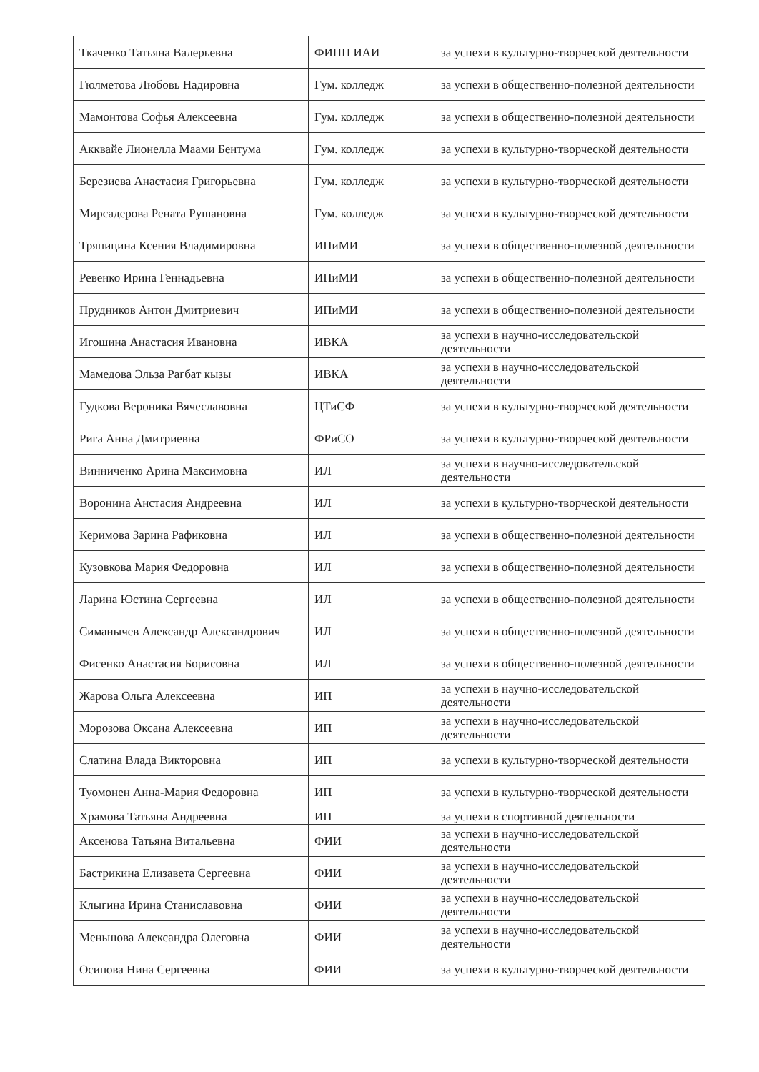| Ткаченко Татьяна Валерьевна | ФИПП ИАИ | за успехи в культурно-творческой деятельности |
| Гюлметова Любовь Надировна | Гум. колледж | за успехи в общественно-полезной деятельности |
| Мамонтова Софья Алексеевна | Гум. колледж | за успехи в общественно-полезной деятельности |
| Акквайе Лионелла Маами Бентума | Гум. колледж | за успехи в культурно-творческой деятельности |
| Березиева Анастасия Григорьевна | Гум. колледж | за успехи в культурно-творческой деятельности |
| Мирсадерова Рената Рушановна | Гум. колледж | за успехи в культурно-творческой деятельности |
| Тряпицина Ксения Владимировна | ИПиМИ | за успехи в общественно-полезной деятельности |
| Ревенко Ирина Геннадьевна | ИПиМИ | за успехи в общественно-полезной деятельности |
| Прудников Антон Дмитриевич | ИПиМИ | за успехи в общественно-полезной деятельности |
| Игошина Анастасия Ивановна | ИВКА | за успехи в научно-исследовательской деятельности |
| Мамедова Эльза Рагбат кызы | ИВКА | за успехи в научно-исследовательской деятельности |
| Гудкова Вероника Вячеславовна | ЦТиСФ | за успехи в культурно-творческой деятельности |
| Рига Анна Дмитриевна | ФРиСО | за успехи в культурно-творческой деятельности |
| Винниченко Арина Максимовна | ИЛ | за успехи в научно-исследовательской деятельности |
| Воронина Анстасия Андреевна | ИЛ | за успехи в культурно-творческой деятельности |
| Керимова Зарина Рафиковна | ИЛ | за успехи в общественно-полезной деятельности |
| Кузовкова Мария Федоровна | ИЛ | за успехи в общественно-полезной деятельности |
| Ларина Юстина Сергеевна | ИЛ | за успехи в общественно-полезной деятельности |
| Симанычев Александр Александрович | ИЛ | за успехи в общественно-полезной деятельности |
| Фисенко Анастасия Борисовна | ИЛ | за успехи в общественно-полезной деятельности |
| Жарова Ольга Алексеевна | ИП | за успехи в научно-исследовательской деятельности |
| Морозова Оксана Алексеевна | ИП | за успехи в научно-исследовательской деятельности |
| Слатина Влада Викторовна | ИП | за успехи в культурно-творческой деятельности |
| Туомонен Анна-Мария Федоровна | ИП | за успехи в культурно-творческой деятельности |
| Храмова Татьяна Андреевна | ИП | за успехи в спортивной деятельности |
| Аксенова Татьяна Витальевна | ФИИ | за успехи в научно-исследовательской деятельности |
| Бастрикина Елизавета Сергеевна | ФИИ | за успехи в научно-исследовательской деятельности |
| Клыгина Ирина Станиславовна | ФИИ | за успехи в научно-исследовательской деятельности |
| Меньшова Александра Олеговна | ФИИ | за успехи в научно-исследовательской деятельности |
| Осипова Нина Сергеевна | ФИИ | за успехи в культурно-творческой деятельности |